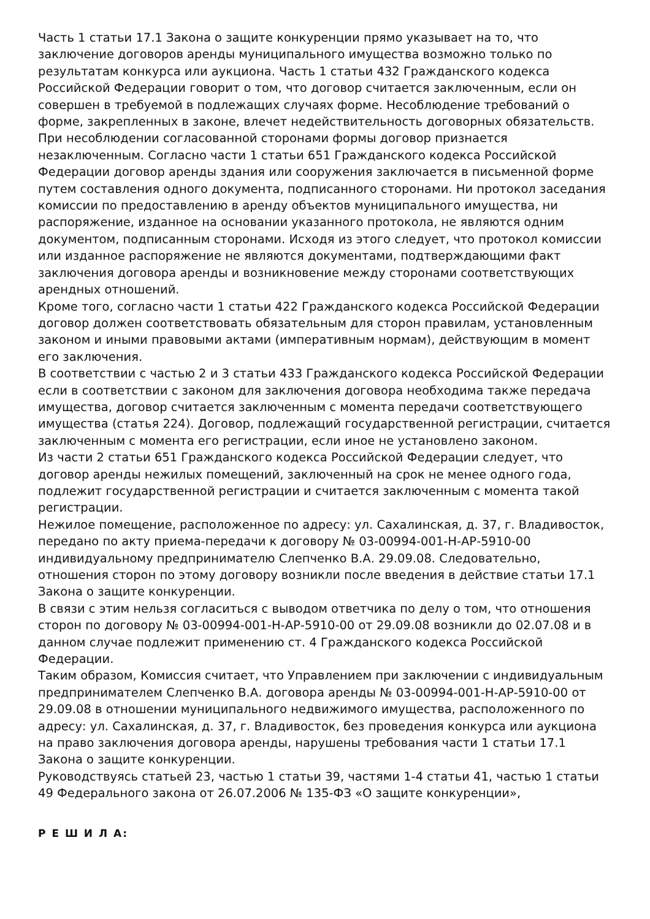Часть 1 статьи 17.1 Закона о защите конкуренции прямо указывает на то, что заключение договоров аренды муниципального имущества возможно только по результатам конкурса или аукциона. Часть 1 статьи 432 Гражданского кодекса Российской Федерации говорит о том, что договор считается заключенным, если он совершен в требуемой в подлежащих случаях форме. Несоблюдение требований о форме, закрепленных в законе, влечет недействительность договорных обязательств. При несоблюдении согласованной сторонами формы договор признается незаключенным. Согласно части 1 статьи 651 Гражданского кодекса Российской Федерации договор аренды здания или сооружения заключается в письменной форме путем составления одного документа, подписанного сторонами. Ни протокол заседания комиссии по предоставлению в аренду объектов муниципального имущества, ни распоряжение, изданное на основании указанного протокола, не являются одним документом, подписанным сторонами. Исходя из этого следует, что протокол комиссии или изданное распоряжение не являются документами, подтверждающими факт заключения договора аренды и возникновение между сторонами соответствующих арендных отношений.
Кроме того, согласно части 1 статьи 422 Гражданского кодекса Российской Федерации договор должен соответствовать обязательным для сторон правилам, установленным законом и иными правовыми актами (императивным нормам), действующим в момент его заключения.
В соответствии с частью 2 и 3 статьи 433 Гражданского кодекса Российской Федерации если в соответствии с законом для заключения договора необходима также передача имущества, договор считается заключенным с момента передачи соответствующего имущества (статья 224). Договор, подлежащий государственной регистрации, считается заключенным с момента его регистрации, если иное не установлено законом.
Из части 2 статьи 651 Гражданского кодекса Российской Федерации следует, что договор аренды нежилых помещений, заключенный на срок не менее одного года, подлежит государственной регистрации и считается заключенным с момента такой регистрации.
Нежилое помещение, расположенное по адресу: ул. Сахалинская, д. 37, г. Владивосток, передано по акту приема-передачи к договору № 03-00994-001-Н-АР-5910-00 индивидуальному предпринимателю Слепченко В.А. 29.09.08. Следовательно, отношения сторон по этому договору возникли после введения в действие статьи 17.1 Закона о защите конкуренции.
В связи с этим нельзя согласиться с выводом ответчика по делу о том, что отношения сторон по договору № 03-00994-001-Н-АР-5910-00 от 29.09.08 возникли до 02.07.08 и в данном случае подлежит применению ст. 4 Гражданского кодекса Российской Федерации.
Таким образом, Комиссия считает, что Управлением при заключении с индивидуальным предпринимателем Слепченко В.А. договора аренды № 03-00994-001-Н-АР-5910-00 от 29.09.08 в отношении муниципального недвижимого имущества, расположенного по адресу: ул. Сахалинская, д. 37, г. Владивосток, без проведения конкурса или аукциона на право заключения договора аренды, нарушены требования части 1 статьи 17.1 Закона о защите конкуренции.
Руководствуясь статьей 23, частью 1 статьи 39, частями 1-4 статьи 41, частью 1 статьи 49 Федерального закона от 26.07.2006 № 135-ФЗ «О защите конкуренции»,
Р Е Ш И Л А: